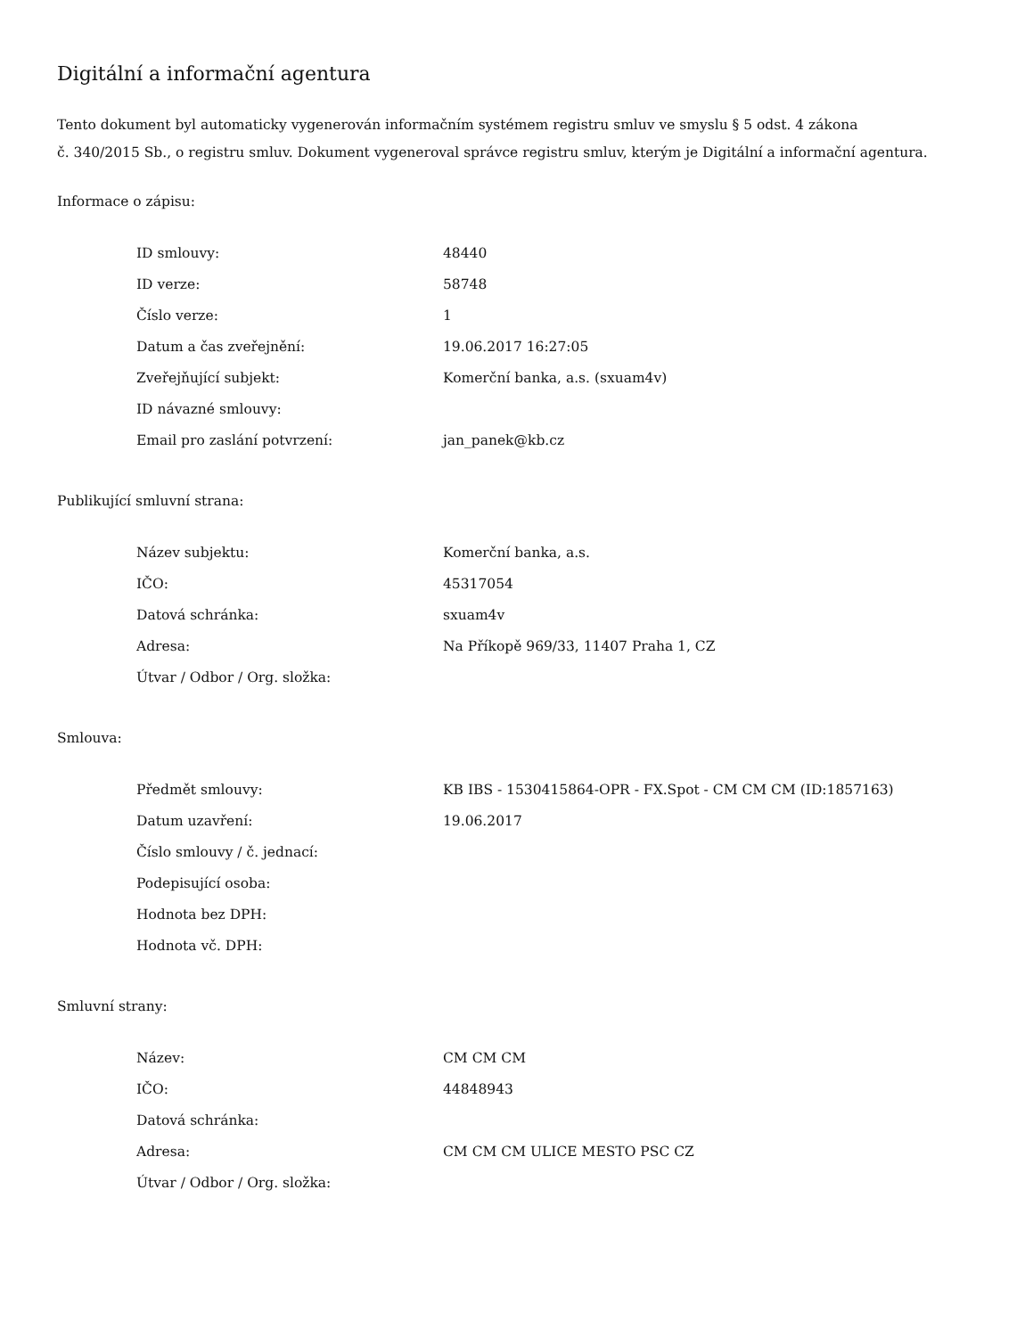Digitální a informační agentura
Tento dokument byl automaticky vygenerován informačním systémem registru smluv ve smyslu § 5 odst. 4 zákona
č. 340/2015 Sb., o registru smluv. Dokument vygeneroval správce registru smluv, kterým je Digitální a informační agentura.
Informace o zápisu:
| ID smlouvy: | 48440 |
| ID verze: | 58748 |
| Číslo verze: | 1 |
| Datum a čas zveřejnění: | 19.06.2017 16:27:05 |
| Zveřejňující subjekt: | Komerční banka, a.s. (sxuam4v) |
| ID návazné smlouvy: | |
| Email pro zaslání potvrzení: | jan_panek@kb.cz |
Publikující smluvní strana:
| Název subjektu: | Komerční banka, a.s. |
| IČO: | 45317054 |
| Datová schránka: | sxuam4v |
| Adresa: | Na Příkopě 969/33, 11407 Praha 1, CZ |
| Útvar / Odbor / Org. složka: | |
Smlouva:
| Předmět smlouvy: | KB IBS - 1530415864-OPR - FX.Spot - CM CM CM (ID:1857163) |
| Datum uzavření: | 19.06.2017 |
| Číslo smlouvy / č. jednací: | |
| Podepisující osoba: | |
| Hodnota bez DPH: | |
| Hodnota vč. DPH: | |
Smluvní strany:
| Název: | CM CM CM |
| IČO: | 44848943 |
| Datová schránka: | |
| Adresa: | CM CM CM ULICE MESTO PSC CZ |
| Útvar / Odbor / Org. složka: | |